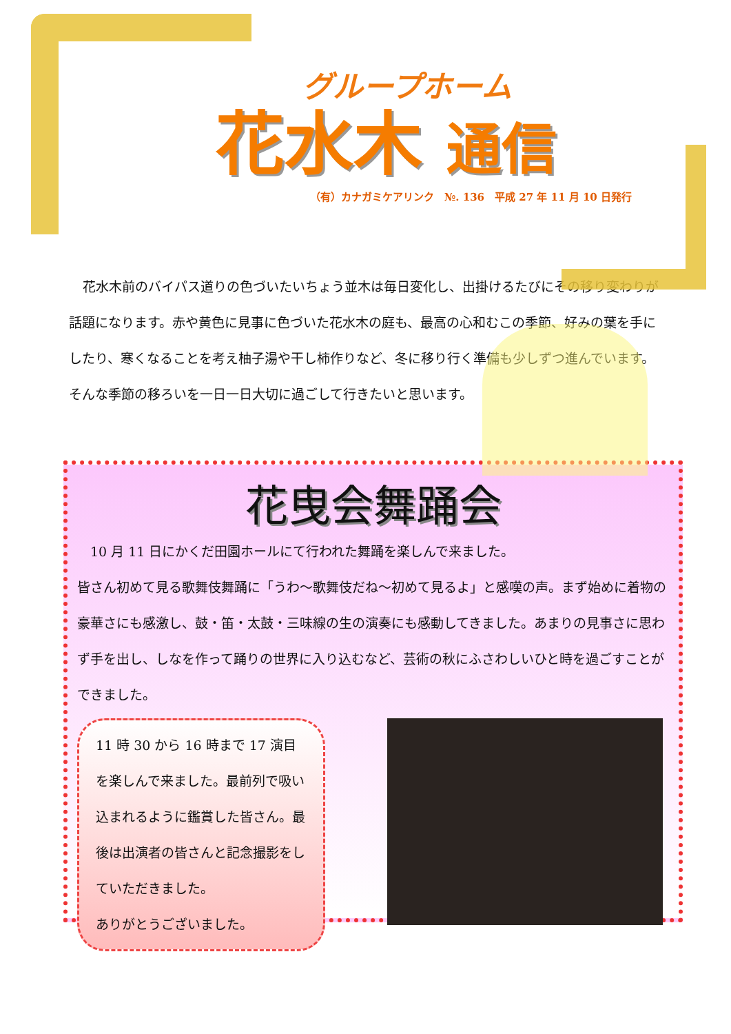グループホーム
花水木 通信
（有）カナガミケアリンク　№. 136　平成 27 年 11 月 10 日発行
花水木前のバイパス道りの色づいたいちょう並木は毎日変化し、出掛けるたびにその移り変わりが話題になります。赤や黄色に見事に色づいた花水木の庭も、最高の心和むこの季節、好みの葉を手にしたり、寒くなることを考え柚子湯や干し柿作りなど、冬に移り行く準備も少しずつ進んでいます。そんな季節の移ろいを一日一日大切に過ごして行きたいと思います。
花曳会舞踊会
　10 月 11 日にかくだ田園ホールにて行われた舞踊を楽しんで来ました。
皆さん初めて見る歌舞伎舞踊に「うわ～歌舞伎だね～初めて見るよ」と感嘆の声。まず始めに着物の豪華さにも感激し、鼓・笛・太鼓・三味線の生の演奏にも感動してきました。あまりの見事さに思わず手を出し、しなを作って踊りの世界に入り込むなど、芸術の秋にふさわしいひと時を過ごすことができました。
11 時 30 から 16 時まで 17 演目を楽しんで来ました。最前列で吸い込まれるように鑑賞した皆さん。最後は出演者の皆さんと記念撮影をしていただきました。
ありがとうございました。